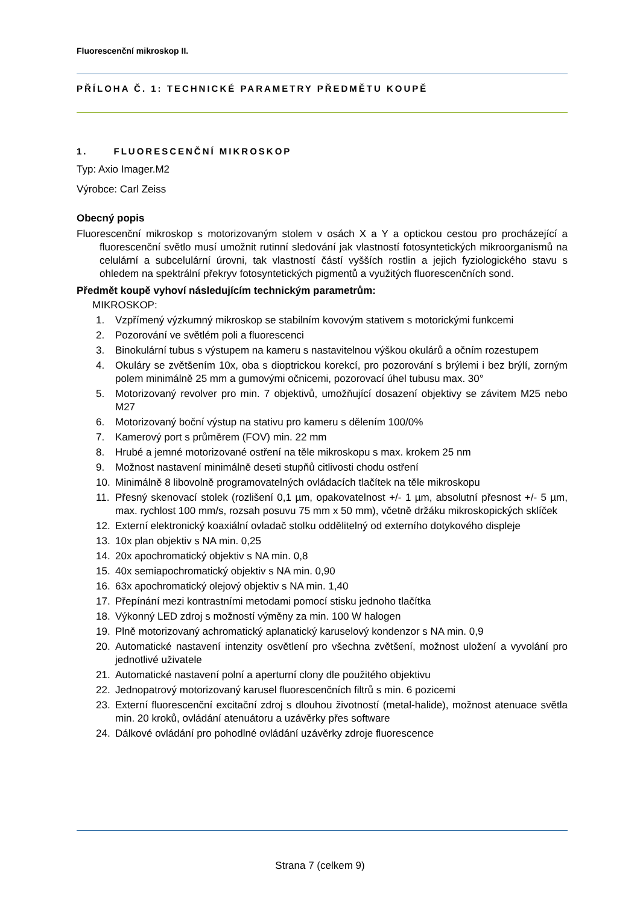Fluorescenční mikroskop II.
PŘÍLOHA Č. 1: TECHNICKÉ PARAMETRY PŘEDMĚTU KOUPĚ
1. FLUORESCENČNÍ MIKROSKOP
Typ: Axio Imager.M2
Výrobce: Carl Zeiss
Obecný popis
Fluorescenční mikroskop s motorizovaným stolem v osách X a Y a optickou cestou pro procházející a fluorescenční světlo musí umožnit rutinní sledování jak vlastností fotosyntetických mikroorganismů na celulární a subcelulární úrovni, tak vlastností částí vyšších rostlin a jejich fyziologického stavu s ohledem na spektrální překryv fotosyntetických pigmentů a využitých fluorescenčních sond.
Předmět koupě vyhoví následujícím technickým parametrům:
MIKROSKOP:
1. Vzpřímený výzkumný mikroskop se stabilním kovovým stativem s motorickými funkcemi
2. Pozorování ve světlém poli a fluorescenci
3. Binokulární tubus s výstupem na kameru s nastavitelnou výškou okulárů a očním rozestupem
4. Okuláry se zvětšením 10x, oba s dioptrickou korekcí, pro pozorování s brýlemi i bez brýlí, zorným polem minimálně 25 mm a gumovými očnicemi, pozorovací úhel tubusu max. 30°
5. Motorizovaný revolver pro min. 7 objektivů, umožňující dosazení objektivy se závitem M25 nebo M27
6. Motorizovaný boční výstup na stativu pro kameru s dělením 100/0%
7. Kamerový port s průměrem (FOV) min. 22 mm
8. Hrubé a jemné motorizované ostření na těle mikroskopu s max. krokem 25 nm
9. Možnost nastavení minimálně deseti stupňů citlivosti chodu ostření
10. Minimálně 8 libovolně programovatelných ovládacích tlačítek na těle mikroskopu
11. Přesný skenovací stolek (rozlišení 0,1 µm, opakovatelnost +/- 1 µm, absolutní přesnost +/- 5 µm, max. rychlost 100 mm/s, rozsah posuvu 75 mm x 50 mm), včetně držáku mikroskopických sklíček
12. Externí elektronický koaxiální ovladač stolku oddělitelný od externího dotykového displeje
13. 10x plan objektiv s NA min. 0,25
14. 20x apochromatický objektiv s NA min. 0,8
15. 40x semiapochromatický objektiv s NA min. 0,90
16. 63x apochromatický olejový objektiv s NA min. 1,40
17. Přepínání mezi kontrastními metodami pomocí stisku jednoho tlačítka
18. Výkonný LED zdroj s možností výměny za min. 100 W halogen
19. Plně motorizovaný achromatický aplanatický karuselový kondenzor s NA min. 0,9
20. Automatické nastavení intenzity osvětlení pro všechna zvětšení, možnost uložení a vyvolání pro jednotlivé uživatele
21. Automatické nastavení polní a aperturní clony dle použitého objektivu
22. Jednopatrový motorizovaný karusel fluorescenčních filtrů s min. 6 pozicemi
23. Externí fluorescenční excitační zdroj s dlouhou životností (metal-halide), možnost atenuace světla min. 20 kroků, ovládání atenuátoru a uzávěrky přes software
24. Dálkové ovládání pro pohodlné ovládání uzávěrky zdroje fluorescence
Strana 7 (celkem 9)